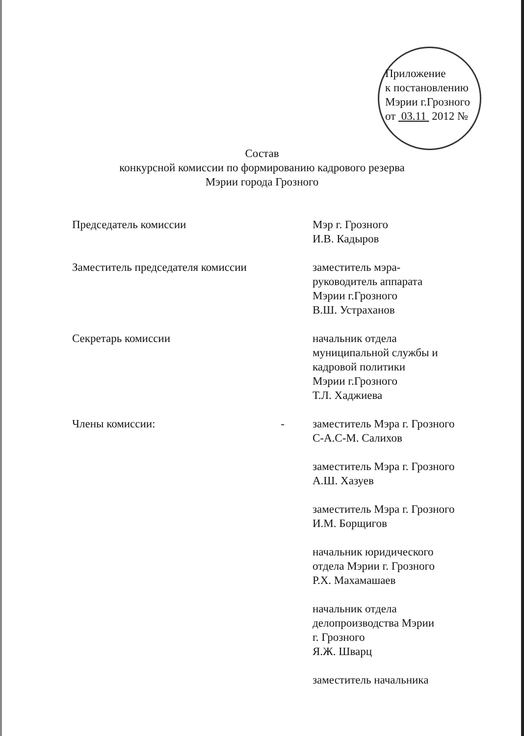Приложение
к постановлению
Мэрии г.Грозного
от 03.11 2012 №
Состав
конкурсной комиссии по формированию кадрового резерва
Мэрии города Грозного
Председатель комиссии Мэр г. Грозного
И.В. Кадыров
Заместитель председателя комиссии заместитель мэра-
руководитель аппарата
Мэрии г.Грозного
В.Ш. Устраханов
Секретарь комиссии начальник отдела
муниципальной службы и
кадровой политики
Мэрии г.Грозного
Т.Л. Хаджиева
Члены комиссии: - заместитель Мэра г. Грозного
С-А.С-М. Салихов
заместитель Мэра г. Грозного
А.Ш. Хазуев
заместитель Мэра г. Грозного
И.М. Борщигов
начальник юридического
отдела Мэрии г. Грозного
Р.Х. Махамашаев
начальник отдела
делопроизводства Мэрии
г. Грозного
Я.Ж. Шварц
заместитель начальника